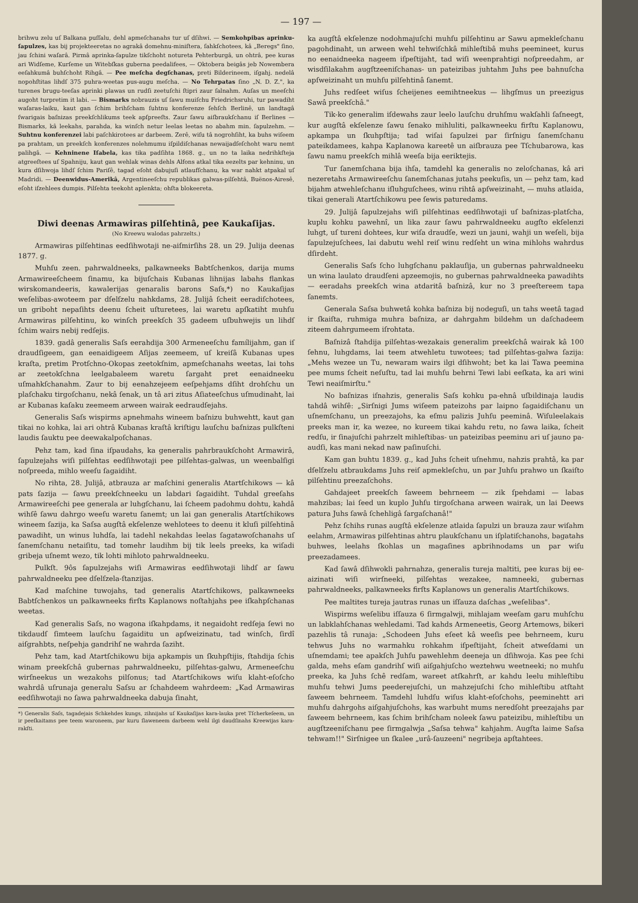— 197 —
brihwu zelu uſ Balkana puſſalu, dehl apmeſchanahs tur uſ dſihwi. — Semkohpibas aprinku-ſapulzes, kas bij projekteeretas no agrakâ domehnu-miniſtera, ſahkſchotees, kâ „Beregs" ſino, jau ſchini waſarâ. Pirmâ aprinka-ſapulze tikſchoht notureta Pehterburgâ, un ohtrâ, pee kuras ari Widſeme, Kurſeme un Witebſkas guberna peedalifees, — Oktobera beigâs jeb Nowembera eeſahkumâ buhſchoht Rihgâ. — Pee meſcha degſchanas, preti Bilderineem, iſgahj. nedelâ nopohſtitas lihdſ 375 puhra-weetas pus-augu meſcha. — No Tehrpatas ſino „N. D. Z.", ka turenes brugu-teeſas aprinki plawas un rudſi zeetuſchi ſtipri zaur ſalnahm. Auſas un meeſchi augoht turpretim it labi. — Bismarks nobrauzis uſ ſawu muiſchu Friedrichsruhi, tur pawadiht waſaras-laiku, kaut gan ſchim brihſcham ſuhtnu konferenze ſehſch Berlinê, un landtagâ ſwarigais baſnizas preekſchlikums teek apſpreeſts. Zaur ſawu aiſbraukſchanu iſ Berlines — Bismarks, kâ leekahs, parahda, ka winſch netur leelas leetas no abahm min. ſapulzehm. — Suhtnu konferenzei labi paſchkirotees ar darbeem. Zerê, wiſu tâ nogrohſiht, ka buhs wiſeem pa prahtam, un preekſch konferenzes nolehmumu iſpildiſchanas newaijadſeſchoht waru nemt palihgâ. — Kehninene Iſabela, kas tika padſihta 1868. g., un no ta laika nedrihkſteja atgreeſtees uſ Spahniju, kaut gan wehlak winas dehls Alfons atkal tika eezelts par kehninu, un kura dſihwoja lihdſ ſchim Pariſê, tagad eſoht dabujuſi atlaufſchanu, ka war nahkt atpakal uſ Madridi. — Deenwidus-Amerikâ, Argentineeſchu republikas galwas-pilſehtâ, Buënos-Airesê, eſoht iſzehlees dumpis. Pilſehta teekoht aplenkta; ohſta blokeereta.
Diwi deenas Armawiras pilſehtinâ, pee Kaukaſijas.
(No Kreewu walodas pahrzelts.)
Armawiras pilſehtinas eedſihwotaji ne-aiſmirſihs 28. un 29. Julija deenas 1877. g.
Muhſu zeen. pahrwaldneeks, palkawneeks Babtſchenkos, darija mums Armawireeſcheem ſinamu, ka bijuſchais Kubanas lihnijas labahs flankas wirskomandeeris, kawalerijas genaralis barons Saſs,*) no Kaukaſijas weſelibas-awoteem par dſelſzelu nahkdams, 28. Julijâ ſcheit eeradiſchotees, un griboht nepaſihts deenu ſcheit uſturetees, lai waretu apſkatiht muhſu Armawiras pilſehtinu, ko winſch preekſch 35 gadeem uſbuhwejis un lihdſ ſchim wairs nebij redſejis.
1839. gadâ generalis Saſs eerahdija 300 Armeneeſchu famílijahm, gan iſ draudſigeem, gan eenaidigeem Aſijas zeemeem, uſ kreiſâ Kubanas upes kraſta, pretim Protſchno-Okopas zeetokſnim, apmeſchanahs weetas, lai tohs ar zeetokſchna leelgabaleem waretu ſargaht pret eenaidneeku uſmahkſchanahm. Zaur to bij eenahzejeem eeſpehjams dſiht drohſchu un plaſchaku tirgoſchanu, nekâ ſenak, un tâ ari zitus Aſiateeſchus uſmudinaht, lai ar Kubanas kaſaku zeemeem arween wairak eedraudſejahs.
Generalis Saſs wispirms apnehmahs wineem baſnizu buhwehtt, kaut gan tikai no kohka, lai ari ohtrâ Kubanas kraſtâ kriſtigu lauſchu baſnizas pulkſteni laudis ſauktu pee deewakalpoſchanas.
Pehz tam, kad ſina iſpaudahs, ka generalis pahrbraukſchoht Armawirâ, ſapulzejahs wiſi pilſehtas eedſihwotaji pee pilſehtas-galwas, un weenbalſigi noſpreeda, mihlo weeſu ſagaidiht.
No rihta, 28. Julijâ, atbrauza ar maſchini generalis Atartſchikows — kâ pats ſazija — ſawu preekſchneeku un labdari ſagaidiht. Tuhdal greeſahs Armawireeſchi pee generala ar luhgſchanu, lai ſcheem padohmu dohtu, kahdâ wihſê ſawu dahrgo weeſu waretu ſanemt; un lai gan generalis Atartſchikows wineem ſazija, ka Saſsa augſtâ ekſelenze wehlotees to deenu it kluſi pilſehtinâ pawadiht, un winus luhdſa, lai tadehl nekahdas leelas ſagatawoſchanahs uſ ſanemſchanu netaiſitu, tad tomehr laudihm bij tik leels preeks, ka wiſadi gribeja uſnemt wezo, tik lohti mihloto pahrwaldneeku.
Pulkſt. 9ôs ſapulzejahs wiſi Armawiras eedſihwotaji lihdſ ar ſawu pahrwaldneeku pee dſelſzela-ſtanzijas.
Kad maſchine tuwojahs, tad generalis Atartſchikows, palkawneeks Babtſchenkos un palkawneeks firſts Kaplanows noſtahjahs pee iſkahpſchanas weetas.
Kad generalis Saſs, no wagona iſkahpdams, it negaidoht redſeja ſewi no tikdaudſ ſimteem lauſchu ſagaiditu un apſweizinatu, tad winſch, ſirdî aiſgrahbts, neſpehja gandrihſ ne wahrda ſaziht.
Pehz tam, kad Atartſchikowu bija apkampis un ſkuhpſtijis, ſtahdija ſchis winam preekſchâ gubernas pahrwaldneeku, pilſehtas-galwu, Armeneeſchu wirſneekus un wezakohs pilſonus; tad Atartſchikows wiſu klaht-eſoſcho wahrdâ uſrunaja generalu Saſsu ar ſchahdeem wahrdeem: „Kad Armawiras eedſihwotaji no ſawa pahrwaldneeka dabuja ſinaht,
*) Generalis Saſs, tagadejais Schkehdes kungs, zihnijahs uſ Kaukaſijas kara-lauka pret Tſcherkeſeem, un ir peeſkaitams pee teem waroneem, par kuru ſlaweneem darbeem wehl ilgi daudſinahs Kreewijas kara-rakſti.
ka augſtâ ekſelenze nodohmajuſchi muhſu pilſehtinu ar Sawu apmekleſchanu pagohdinaht, un arween wehl tehwiſchkâ mihleſtibâ muhs peemineet, kurus no eenaidneeka nageem iſpeſtijaht, tad wiſi weenprahtigi noſpreedahm, ar wisdſilakahm augſtzeeniſchanas- un pateizibas juhtahm Juhs pee bahnuſcha apſweizinaht un muhſu pilſehtinâ ſanemt.
Juhs redſeet wiſus ſcheijenes eemihtneekus — lihgſmus un preezigus Sawâ preekſchâ."
Tik-ko generalim iſdewahs zaur leelo lauſchu druhſmu wakſahli ſaſneegt, kur augſtâ ekſelenze ſawu ſenako mihluliti, palkawneeku firſtu Kaplanowu, apkampa un ſkuhpſtija; tad wiſai ſapulzei par ſirſnigu ſanemſchanu pateikdamees, kahpa Kaplanowa kareetê un aiſbrauza pee Tſchubarowa, kas ſawu namu preekſch mihlâ weeſa bija eeriktejis.
Tur ſanemſchana bija ihſa, tamdehl ka generalis no zeloſchanas, kâ ari nezeretahs Armawireeſchu ſanemſchanas jutahs peekuſis, un — pehz tam, kad bijahm atwehleſchanu iſluhguſchees, winu rihtâ apſweizinaht, — muhs atlaida, tikai generali Atartſchikowu pee ſewis paturedams.
29. Julijâ ſapulzejahs wiſi pilſehtinas eedſihwotaji uſ baſnizas-platſcha, kuplu kohku pawehnî, un lika zaur ſawu pahrwaldneeku augſto ekſelenzi luhgt, uſ tureni dohtees, kur wiſa draudſe, wezi un jauni, wahji un weſeli, bija ſapulzejuſchees, lai dabutu wehl reiſ winu redſeht un wina mihlohs wahrdus dſirdeht.
Generalis Saſs ſcho luhgſchanu paklauſija, un gubernas pahrwaldneeku un wina laulato draudſeni apzeemojis, no gubernas pahrwaldneeka pawadihts — eeradahs preekſch wina atdaritâ baſnizâ, kur no 3 preeſtereem tapa ſanemts.
Generala Saſsa buhwetâ kohka baſniza bij nodeguſi, un tahs weetâ tagad ir ſkaiſta, ruhmiga muhra baſniza, ar dahrgahm bildehm un daſchadeem ziteem dahrgumeem iſrohtata.
Baſnizâ ſtahdija pilſehtas-wezakais generalim preekſchâ wairak kâ 100 ſehnu, luhgdams, lai teem atwehletu tuwotees; tad pilſehtas-galwa ſazija: „Mehs wezee un Tu, newaram wairs ilgi dſihwoht; bet ka lai Tawa peemina pee mums ſcheit neſuſtu, tad lai muhſu behrni Tewi labi eeſkata, ka ari wini Tewi neaiſmirſtu."
No baſnizas iſnahzis, generalis Saſs kohku pa-ehnâ uſbildinaja laudis tahdâ wihſê: „Sirſnigi Jums wiſeem pateizohs par laipno ſagaidiſchanu un uſnemſchanu, un preezajohs, ka eſmu palizis Juhſu peeminâ. Wiſuleelakais preeks man ir, ka wezee, no kureem tikai kahdu retu, no ſawa laika, ſcheit redſu, ir ſinajuſchi pahrzelt mihleſtibas- un pateizibas peeminu ari uſ jauno pa-audſi, kas mani nekad naw paſinuſchi.
Kam gan buhtu 1839. g., kad Juhs ſcheit uſnehmu, nahzis prahtâ, ka par dſelſzelu atbraukdams Juhs reiſ apmekleſchu, un par Juhſu prahwo un ſkaiſto pilſehtinu preezaſchohs.
Gahdajeet preekſch ſaweem behrneem — zik ſpehdami — labas mahzibas; lai ſeed un kuplo Juhſu tirgoſchana arween wairak, un lai Deews patura Juhs ſawâ ſchehligâ ſargaſchanâ!"
Pehz ſchihs runas augſtâ ekſelenze atlaida ſapulzi un brauza zaur wiſahm eelahm, Armawiras pilſehtinas ahtru plaukſchanu un iſplatiſchanohs, bagatahs buhwes, leelahs ſkohlas un magaſines apbrihnodams un par wiſu preezadamees.
Kad ſawâ dſihwokli pahrnahza, generalis tureja maltiti, pee kuras bij ee-aizinati wiſi wirſneeki, pilſehtas wezakee, namneeki, gubernas pahrwaldneeks, palkawneeks firſts Kaplanows un generalis Atartſchikows.
Pee maltites tureja jautras runas un iſſauza daſchas „weſelibas".
Wispirms weſelibu iſſauza 6 ſirmgalwji, mihlajam weeſam garu muhſchu un labklahſchanas wehledami. Tad kahds Armeneetis, Georg Artemows, bikeri pazehlis tâ runaja: „Schodeen Juhs eſeet kâ weeſis pee behrneem, kuru tehwus Juhs no warmahku rohkahm iſpeſtijaht, ſcheit atweſdami un uſnemdami; tee apakſch Juhſu pawehlehm deeneja un dſihwoja. Kas pee ſchi galda, mehs eſam gandrihſ wiſi aiſgahjuſcho weztehwu weetneeki; no muhſu preeka, ka Juhs ſchê redſam, wareet atſkahrſt, ar kahdu leelu mihleſtibu muhſu tehwi Jums peederejuſchi, un mahzejuſchi ſcho mihleſtibu atſtaht ſaweem behrneem. Tamdehl luhdſu wiſus klaht-eſoſchohs, peeminehtt ari muhſu dahrgohs aiſgahjuſchohs, kas warbuht mums neredſoht preezajahs par ſaweem behrneem, kas ſchim brihſcham noleek ſawu pateizibu, mihleſtibu un augſtzeeniſchanu pee ſirmgalwja „Saſsa tehwa" kahjahm. Augſta laime Saſsa tehwam!!" Sirſnigee un ſkalee „urâ-ſauzeeni" negribeja apſtahtees.